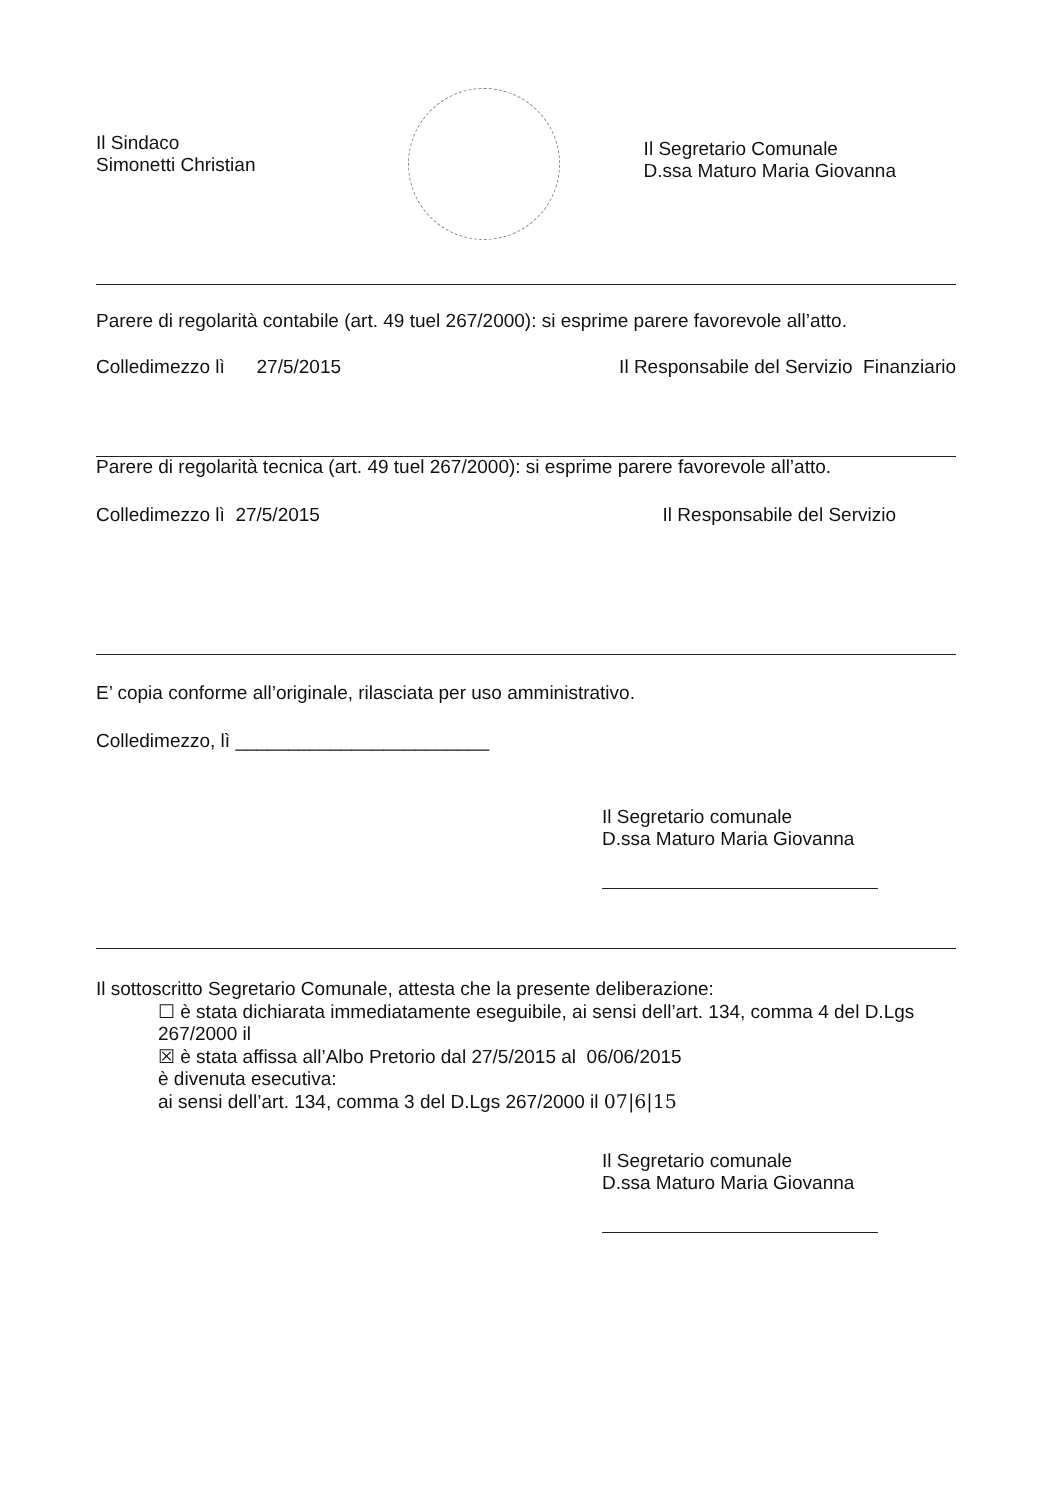Il Sindaco
Simonetti Christian
Il Segretario Comunale
D.ssa Maturo Maria Giovanna
Parere di regolarità contabile (art. 49 tuel 267/2000): si esprime parere favorevole all’atto.
Colledimezzo lì 27/5/2015 Il Responsabile del Servizio Finanziario
Parere di regolarità tecnica (art. 49 tuel 267/2000): si esprime parere favorevole all’atto.
Colledimezzo lì 27/5/2015 Il Responsabile del Servizio
E’ copia conforme all’originale, rilasciata per uso amministrativo.
Colledimezzo, lì ________________________
Il Segretario comunale
D.ssa Maturo Maria Giovanna
Il sottoscritto Segretario Comunale, attesta che la presente deliberazione:
☐ è stata dichiarata immediatamente eseguibile, ai sensi dell’art. 134, comma 4 del D.Lgs 267/2000 il
☒ è stata affissa all’Albo Pretorio dal 27/5/2015 al 06/06/2015
è divenuta esecutiva:
ai sensi dell’art. 134, comma 3 del D.Lgs 267/2000 il 07|6|15
Il Segretario comunale
D.ssa Maturo Maria Giovanna